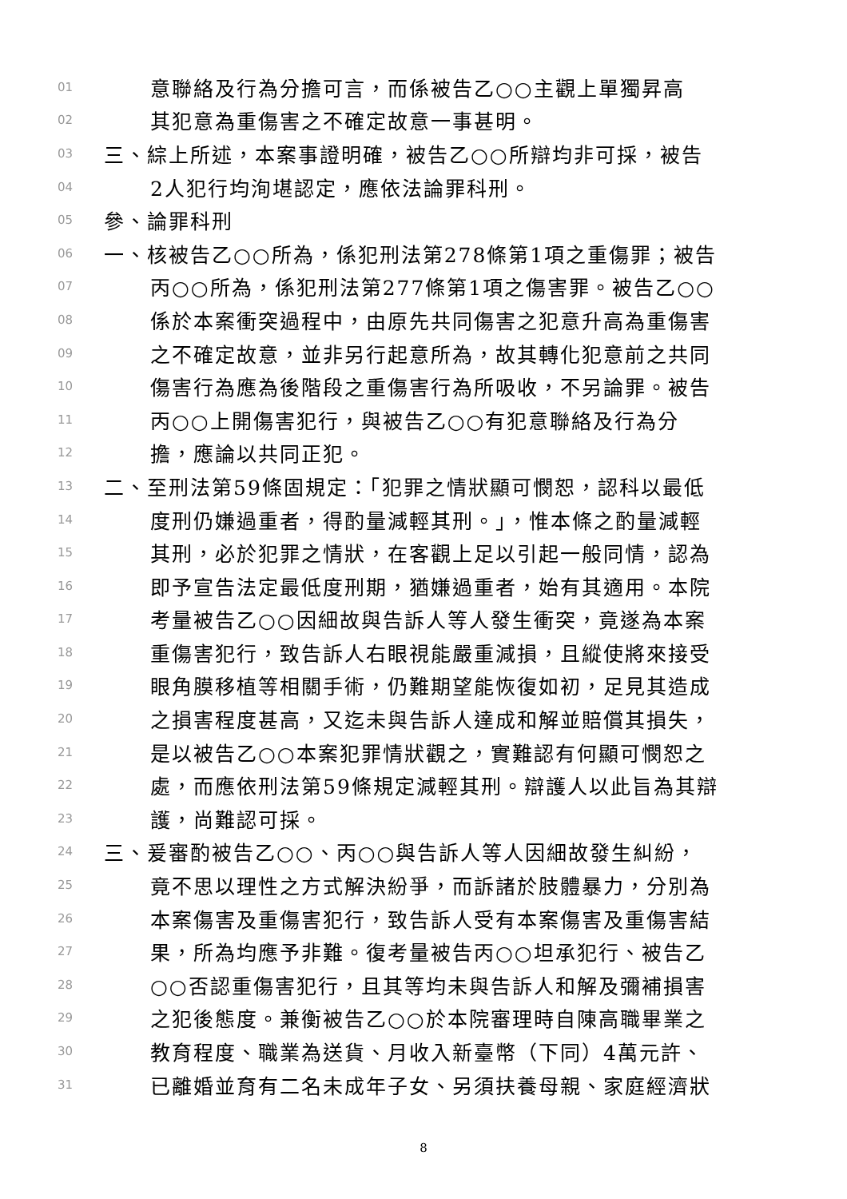01
意聯絡及行為分擔可言，而係被告乙○○主觀上單獨昇高
02
其犯意為重傷害之不確定故意一事甚明。
03
三、綜上所述，本案事證明確，被告乙○○所辯均非可採，被告
04
2人犯行均洵堪認定，應依法論罪科刑。
05
參、論罪科刑
06
一、核被告乙○○所為，係犯刑法第278條第1項之重傷罪；被告
07
丙○○所為，係犯刑法第277條第1項之傷害罪。被告乙○○
08
係於本案衝突過程中，由原先共同傷害之犯意升高為重傷害
09
之不確定故意，並非另行起意所為，故其轉化犯意前之共同
10
傷害行為應為後階段之重傷害行為所吸收，不另論罪。被告
11
丙○○上開傷害犯行，與被告乙○○有犯意聯絡及行為分
12
擔，應論以共同正犯。
13
二、至刑法第59條固規定：「犯罪之情狀顯可憫恕，認科以最低
14
度刑仍嫌過重者，得酌量減輕其刑。」，惟本條之酌量減輕
15
其刑，必於犯罪之情狀，在客觀上足以引起一般同情，認為
16
即予宣告法定最低度刑期，猶嫌過重者，始有其適用。本院
17
考量被告乙○○因細故與告訴人等人發生衝突，竟遂為本案
18
重傷害犯行，致告訴人右眼視能嚴重減損，且縱使將來接受
19
眼角膜移植等相關手術，仍難期望能恢復如初，足見其造成
20
之損害程度甚高，又迄未與告訴人達成和解並賠償其損失，
21
是以被告乙○○本案犯罪情狀觀之，實難認有何顯可憫恕之
22
處，而應依刑法第59條規定減輕其刑。辯護人以此旨為其辯
23
護，尚難認可採。
24
三、爰審酌被告乙○○、丙○○與告訴人等人因細故發生糾紛，
25
竟不思以理性之方式解決紛爭，而訴諸於肢體暴力，分別為
26
本案傷害及重傷害犯行，致告訴人受有本案傷害及重傷害結
27
果，所為均應予非難。復考量被告丙○○坦承犯行、被告乙
28
○○否認重傷害犯行，且其等均未與告訴人和解及彌補損害
29
之犯後態度。兼衡被告乙○○於本院審理時自陳高職畢業之
30
教育程度、職業為送貨、月收入新臺幣（下同）4萬元許、
31
已離婚並育有二名未成年子女、另須扶養母親、家庭經濟狀
8